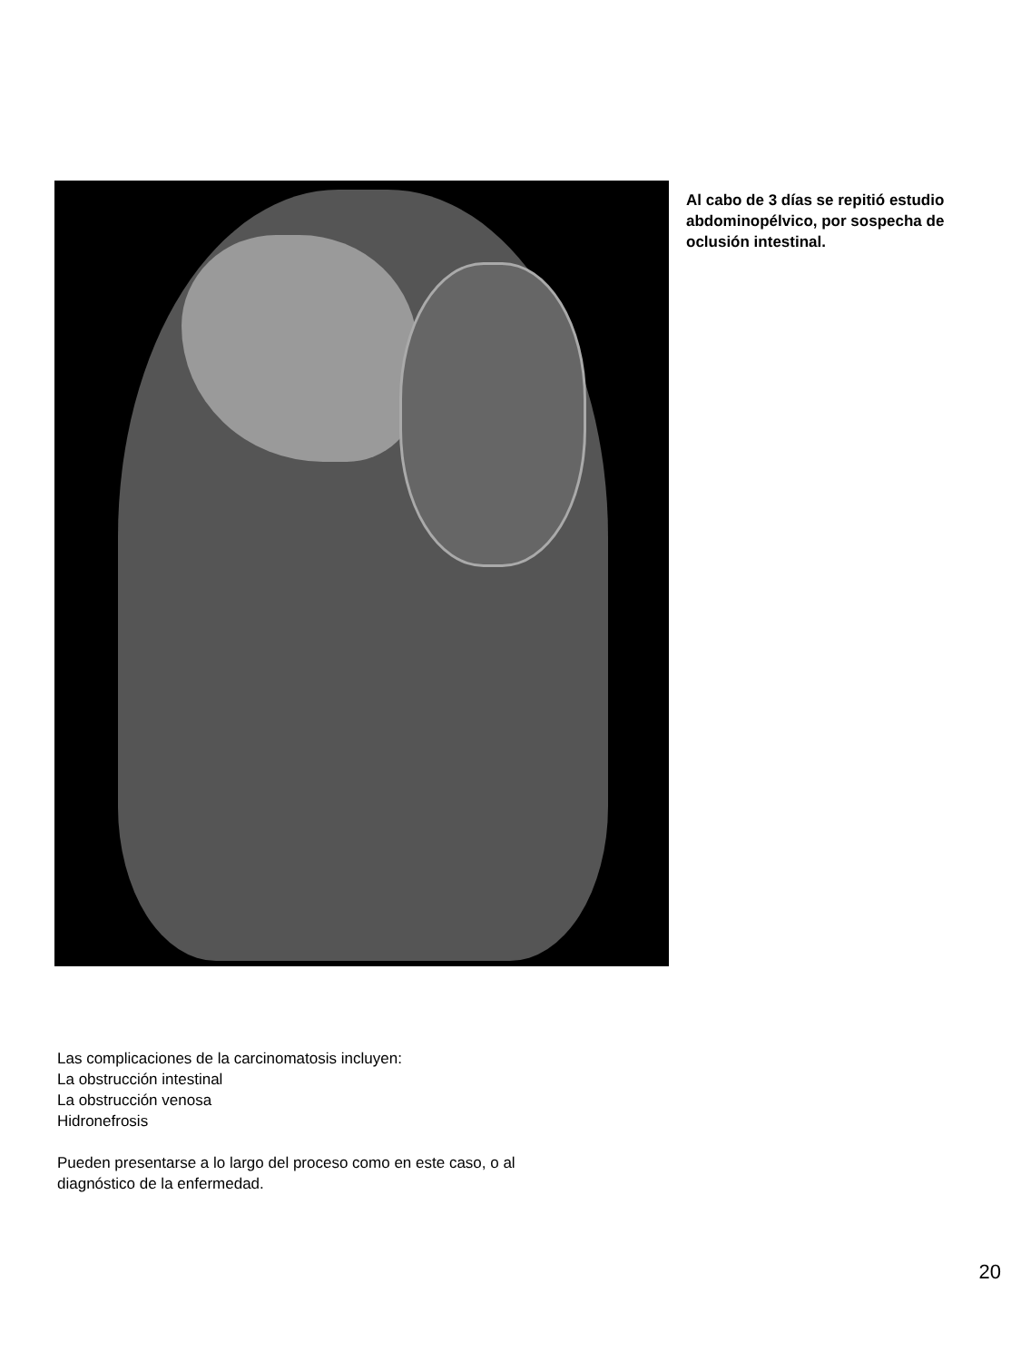Al cabo de 3 días se repitió estudio abdominopélvico, por sospecha de oclusión intestinal.
Las complicaciones de la carcinomatosis incluyen:
La obstrucción intestinal
La obstrucción venosa
Hidronefrosis
Pueden presentarse a lo largo del proceso como en este caso, o al
diagnóstico de la enfermedad.
20